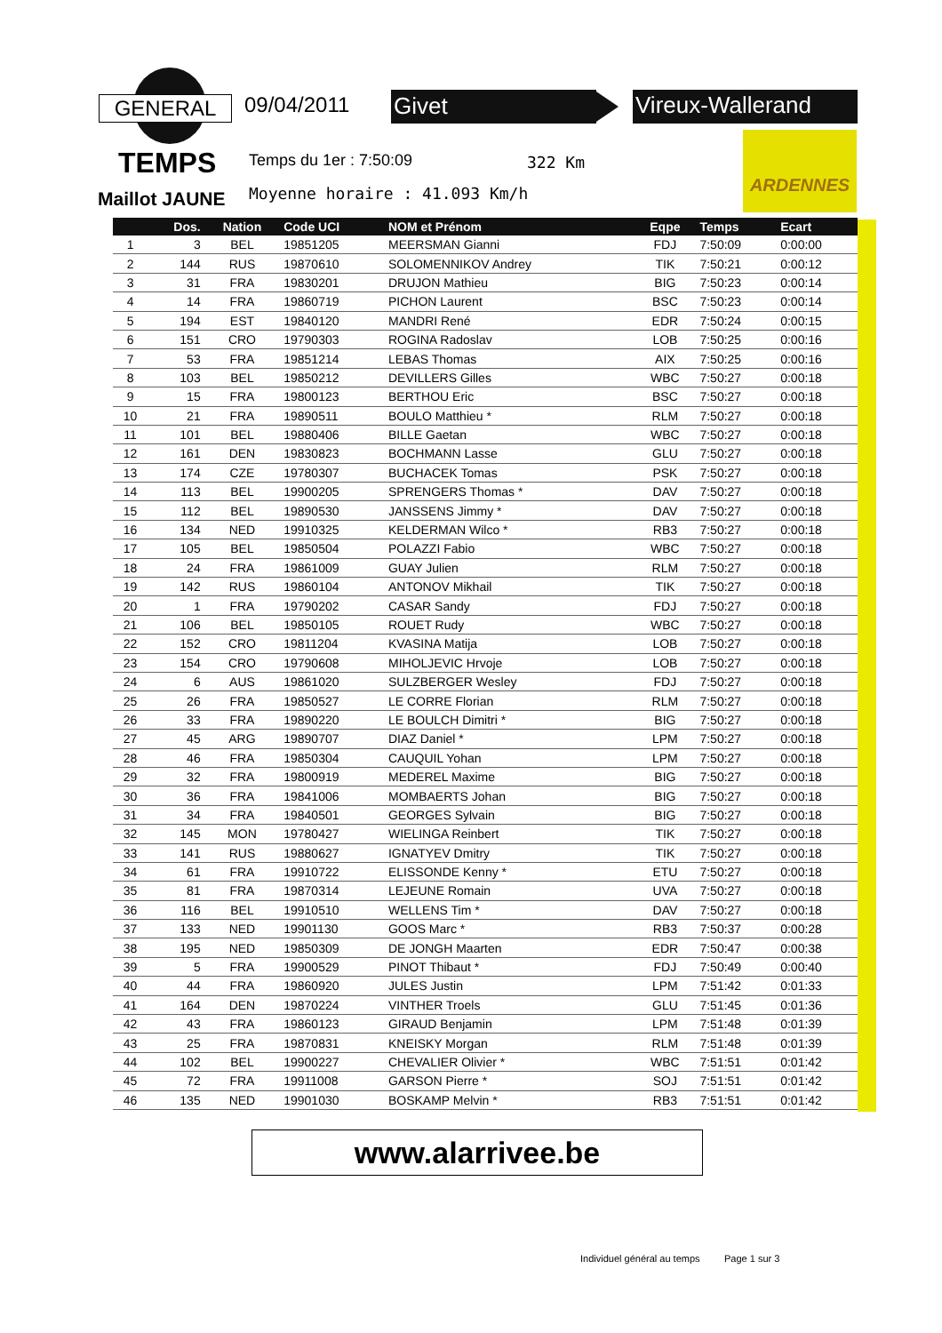GENERAL 09/04/2011 Givet Vireux-Wallerand
TEMPS Temps du 1er : 7:50:09 322 Km
ARDENNES
Maillot JAUNE Moyenne horaire : 41.093 Km/h
| | Dos. | Nation | Code UCI | NOM et Prénom | Eqpe | Temps | Ecart |
| --- | --- | --- | --- | --- | --- | --- | --- |
| 1 | 3 | BEL | 19851205 | MEERSMAN Gianni | FDJ | 7:50:09 | 0:00:00 |
| 2 | 144 | RUS | 19870610 | SOLOMENNIKOV Andrey | TIK | 7:50:21 | 0:00:12 |
| 3 | 31 | FRA | 19830201 | DRUJON Mathieu | BIG | 7:50:23 | 0:00:14 |
| 4 | 14 | FRA | 19860719 | PICHON Laurent | BSC | 7:50:23 | 0:00:14 |
| 5 | 194 | EST | 19840120 | MANDRI René | EDR | 7:50:24 | 0:00:15 |
| 6 | 151 | CRO | 19790303 | ROGINA Radoslav | LOB | 7:50:25 | 0:00:16 |
| 7 | 53 | FRA | 19851214 | LEBAS Thomas | AIX | 7:50:25 | 0:00:16 |
| 8 | 103 | BEL | 19850212 | DEVILLERS Gilles | WBC | 7:50:27 | 0:00:18 |
| 9 | 15 | FRA | 19800123 | BERTHOU Eric | BSC | 7:50:27 | 0:00:18 |
| 10 | 21 | FRA | 19890511 | BOULO Matthieu * | RLM | 7:50:27 | 0:00:18 |
| 11 | 101 | BEL | 19880406 | BILLE Gaetan | WBC | 7:50:27 | 0:00:18 |
| 12 | 161 | DEN | 19830823 | BOCHMANN Lasse | GLU | 7:50:27 | 0:00:18 |
| 13 | 174 | CZE | 19780307 | BUCHACEK Tomas | PSK | 7:50:27 | 0:00:18 |
| 14 | 113 | BEL | 19900205 | SPRENGERS Thomas * | DAV | 7:50:27 | 0:00:18 |
| 15 | 112 | BEL | 19890530 | JANSSENS Jimmy * | DAV | 7:50:27 | 0:00:18 |
| 16 | 134 | NED | 19910325 | KELDERMAN Wilco * | RB3 | 7:50:27 | 0:00:18 |
| 17 | 105 | BEL | 19850504 | POLAZZI Fabio | WBC | 7:50:27 | 0:00:18 |
| 18 | 24 | FRA | 19861009 | GUAY Julien | RLM | 7:50:27 | 0:00:18 |
| 19 | 142 | RUS | 19860104 | ANTONOV Mikhail | TIK | 7:50:27 | 0:00:18 |
| 20 | 1 | FRA | 19790202 | CASAR Sandy | FDJ | 7:50:27 | 0:00:18 |
| 21 | 106 | BEL | 19850105 | ROUET Rudy | WBC | 7:50:27 | 0:00:18 |
| 22 | 152 | CRO | 19811204 | KVASINA Matija | LOB | 7:50:27 | 0:00:18 |
| 23 | 154 | CRO | 19790608 | MIHOLJEVIC Hrvoje | LOB | 7:50:27 | 0:00:18 |
| 24 | 6 | AUS | 19861020 | SULZBERGER Wesley | FDJ | 7:50:27 | 0:00:18 |
| 25 | 26 | FRA | 19850527 | LE CORRE Florian | RLM | 7:50:27 | 0:00:18 |
| 26 | 33 | FRA | 19890220 | LE BOULCH Dimitri * | BIG | 7:50:27 | 0:00:18 |
| 27 | 45 | ARG | 19890707 | DIAZ Daniel * | LPM | 7:50:27 | 0:00:18 |
| 28 | 46 | FRA | 19850304 | CAUQUIL Yohan | LPM | 7:50:27 | 0:00:18 |
| 29 | 32 | FRA | 19800919 | MEDEREL Maxime | BIG | 7:50:27 | 0:00:18 |
| 30 | 36 | FRA | 19841006 | MOMBAERTS Johan | BIG | 7:50:27 | 0:00:18 |
| 31 | 34 | FRA | 19840501 | GEORGES Sylvain | BIG | 7:50:27 | 0:00:18 |
| 32 | 145 | MON | 19780427 | WIELINGA Reinbert | TIK | 7:50:27 | 0:00:18 |
| 33 | 141 | RUS | 19880627 | IGNATYEV Dmitry | TIK | 7:50:27 | 0:00:18 |
| 34 | 61 | FRA | 19910722 | ELISSONDE Kenny * | ETU | 7:50:27 | 0:00:18 |
| 35 | 81 | FRA | 19870314 | LEJEUNE Romain | UVA | 7:50:27 | 0:00:18 |
| 36 | 116 | BEL | 19910510 | WELLENS Tim * | DAV | 7:50:27 | 0:00:18 |
| 37 | 133 | NED | 19901130 | GOOS Marc * | RB3 | 7:50:37 | 0:00:28 |
| 38 | 195 | NED | 19850309 | DE JONGH Maarten | EDR | 7:50:47 | 0:00:38 |
| 39 | 5 | FRA | 19900529 | PINOT Thibaut * | FDJ | 7:50:49 | 0:00:40 |
| 40 | 44 | FRA | 19860920 | JULES Justin | LPM | 7:51:42 | 0:01:33 |
| 41 | 164 | DEN | 19870224 | VINTHER Troels | GLU | 7:51:45 | 0:01:36 |
| 42 | 43 | FRA | 19860123 | GIRAUD Benjamin | LPM | 7:51:48 | 0:01:39 |
| 43 | 25 | FRA | 19870831 | KNEISKY Morgan | RLM | 7:51:48 | 0:01:39 |
| 44 | 102 | BEL | 19900227 | CHEVALIER Olivier * | WBC | 7:51:51 | 0:01:42 |
| 45 | 72 | FRA | 19911008 | GARSON Pierre * | SOJ | 7:51:51 | 0:01:42 |
| 46 | 135 | NED | 19901030 | BOSKAMP Melvin * | RB3 | 7:51:51 | 0:01:42 |
www.alarrivee.be
Individuel général au temps Page 1 sur 3